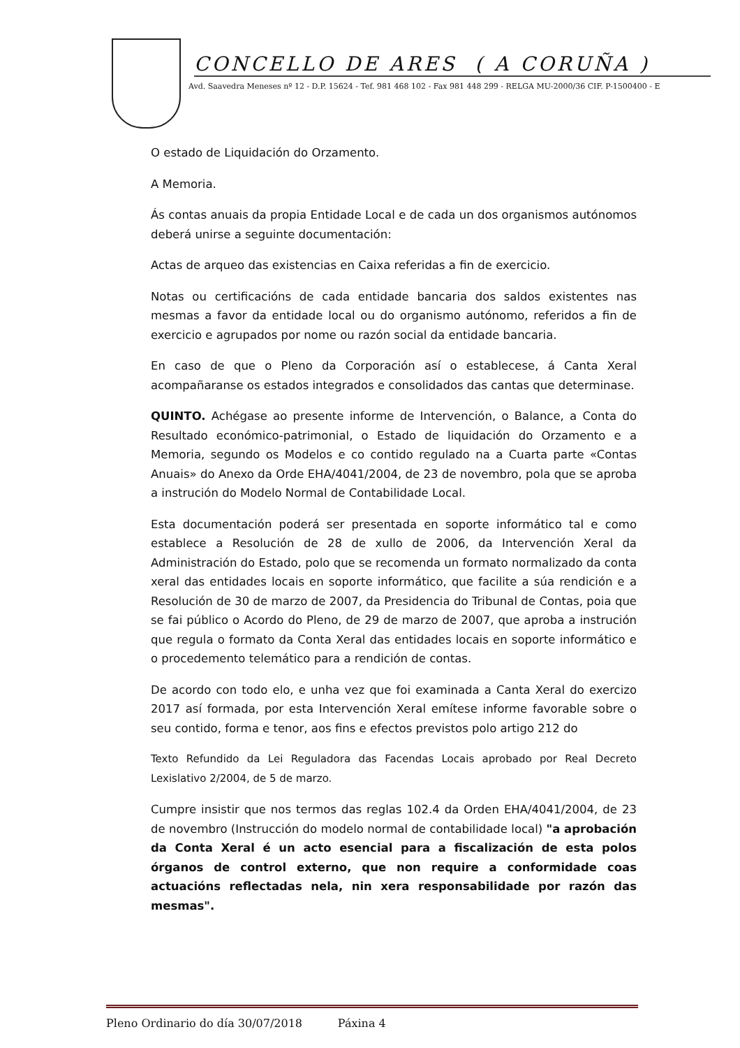CONCELLO DE ARES ( A CORUÑA )
Avd. Saavedra Meneses nº 12 - D.P. 15624 - Tef. 981 468 102 - Fax 981 448 299 - RELGA MU-2000/36 CIF. P-1500400 - E
O estado de Liquidación do Orzamento.
A Memoria.
Ás contas anuais da propia Entidade Local e de cada un dos organismos autónomos deberá unirse a seguinte documentación:
Actas de arqueo das existencias en Caixa referidas a fin de exercicio.
Notas ou certificacións de cada entidade bancaria dos saldos existentes nas mesmas a favor da entidade local ou do organismo autónomo, referidos a fin de exercicio e agrupados por nome ou razón social da entidade bancaria.
En caso de que o Pleno da Corporación así o establecese, á Canta Xeral acompañaranse os estados integrados e consolidados das cantas que determinase.
QUINTO. Achégase ao presente informe de Intervención, o Balance, a Conta do Resultado económico-patrimonial, o Estado de liquidación do Orzamento e a Memoria, segundo os Modelos e co contido regulado na a Cuarta parte «Contas Anuais» do Anexo da Orde EHA/4041/2004, de 23 de novembro, pola que se aproba a instrución do Modelo Normal de Contabilidade Local.
Esta documentación poderá ser presentada en soporte informático tal e como establece a Resolución de 28 de xullo de 2006, da Intervención Xeral da Administración do Estado, polo que se recomenda un formato normalizado da conta xeral das entidades locais en soporte informático, que facilite a súa rendición e a Resolución de 30 de marzo de 2007, da Presidencia do Tribunal de Contas, poia que se fai público o Acordo do Pleno, de 29 de marzo de 2007, que aproba a instrución que regula o formato da Conta Xeral das entidades locais en soporte informático e o procedemento telemático para a rendición de contas.
De acordo con todo elo, e unha vez que foi examinada a Canta Xeral do exercizo 2017 así formada, por esta Intervención Xeral emítese informe favorable sobre o seu contido, forma e tenor, aos fins e efectos previstos polo artigo 212 do
Texto Refundido da Lei Reguladora das Facendas Locais aprobado por Real Decreto Lexislativo 2/2004, de 5 de marzo.
Cumpre insistir que nos termos das reglas 102.4 da Orden EHA/4041/2004, de 23 de novembro (Instrucción do modelo normal de contabilidade local) "a aprobación da Conta Xeral é un acto esencial para a fiscalización de esta polos órganos de control externo, que non require a conformidade coas actuacións reflectadas nela, nin xera responsabilidade por razón das mesmas".
Pleno Ordinario do día 30/07/2018 Páxina 4